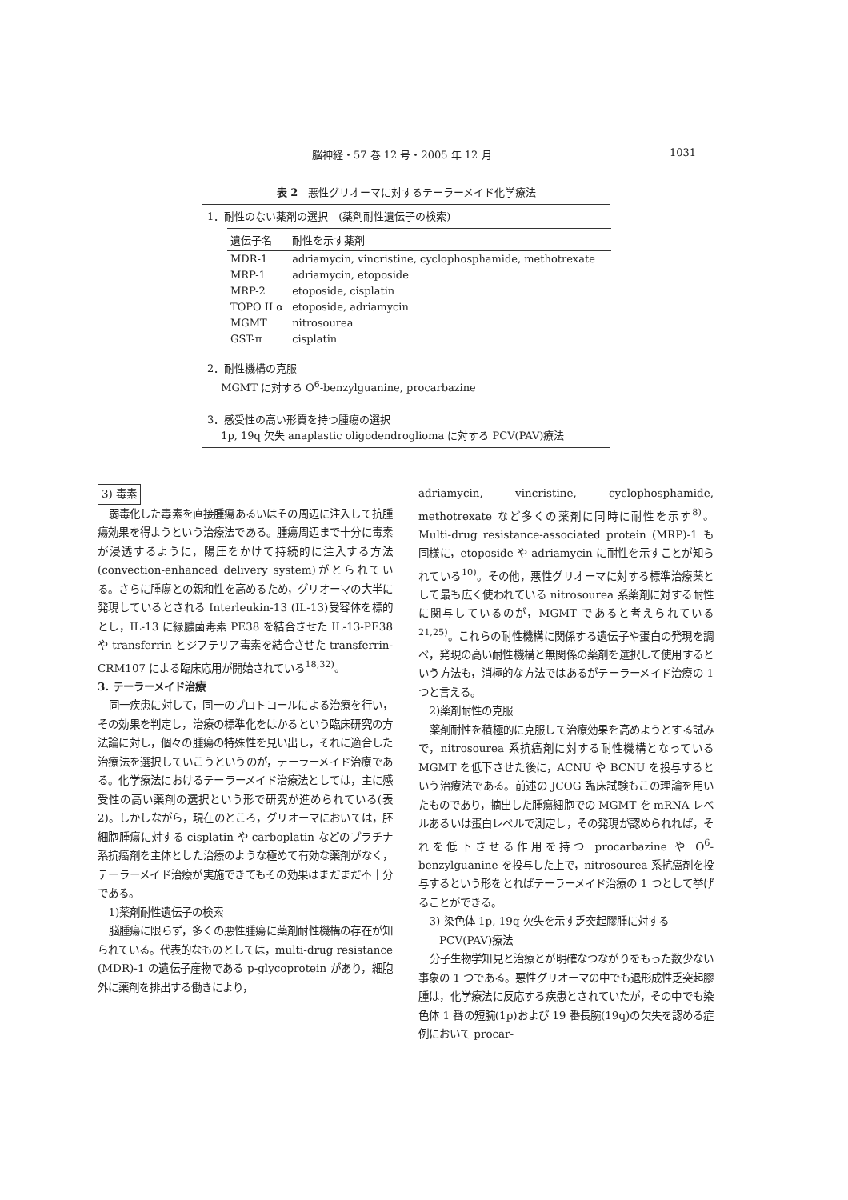脳神経・57 巻 12 号・2005 年 12 月 1031
表 2　悪性グリオーマに対するテーラーメイド化学療法
1．耐性のない薬剤の選択　(薬剤耐性遺伝子の検索)
| 遺伝子名 | 耐性を示す薬剤 |
| --- | --- |
| MDR-1 | adriamycin, vincristine, cyclophosphamide, methotrexate |
| MRP-1 | adriamycin, etoposide |
| MRP-2 | etoposide, cisplatin |
| TOPO II α | etoposide, adriamycin |
| MGMT | nitrosourea |
| GST-π | cisplatin |
2．耐性機構の克服
　 MGMT に対する O<sup>6</sup>-benzylguanine, procarbazine
3．感受性の高い形質を持つ腫瘍の選択
　 1p, 19q 欠失 anaplastic oligodendroglioma に対する PCV(PAV)療法
3) 毒素
弱毒化した毒素を直接腫瘍あるいはその周辺に注入して抗腫瘍効果を得ようという治療法である。腫瘍周辺まで十分に毒素が浸透するように，陽圧をかけて持続的に注入する方法 (convection-enhanced delivery system)がとられている。さらに腫瘍との親和性を高めるため，グリオーマの大半に発現しているとされる Interleukin-13 (IL-13)受容体を標的とし，IL-13 に緑膿菌毒素 PE38 を結合させた IL-13-PE38 や transferrin とジフテリア毒素を結合させた transferrin-CRM107 による臨床応用が開始されている<sup>18,32)</sup>。
3. テーラーメイド治療
同一疾患に対して，同一のプロトコールによる治療を行い，その効果を判定し，治療の標準化をはかるという臨床研究の方法論に対し，個々の腫瘍の特殊性を見い出し，それに適合した治療法を選択していこうというのが，テーラーメイド治療である。化学療法におけるテーラーメイド治療法としては，主に感受性の高い薬剤の選択という形で研究が進められている(表 2)。しかしながら，現在のところ，グリオーマにおいては，胚細胞腫瘍に対する cisplatin や carboplatin などのプラチナ系抗癌剤を主体とした治療のような極めて有効な薬剤がなく，テーラーメイド治療が実施できてもその効果はまだまだ不十分である。
1)薬剤耐性遺伝子の検索
脳腫瘍に限らず，多くの悪性腫瘍に薬剤耐性機構の存在が知られている。代表的なものとしては，multi-drug resistance (MDR)-1 の遺伝子産物である p-glycoprotein があり，細胞外に薬剤を排出する働きにより，
adriamycin, vincristine, cyclophosphamide, methotrexate など多くの薬剤に同時に耐性を示す<sup>8)</sup>。Multi-drug resistance-associated protein (MRP)-1 も同様に，etoposide や adriamycin に耐性を示すことが知られている<sup>10)</sup>。その他，悪性グリオーマに対する標準治療薬として最も広く使われている nitrosourea 系薬剤に対する耐性に関与しているのが，MGMT であると考えられている<sup>21,25)</sup>。これらの耐性機構に関係する遺伝子や蛋白の発現を調べ，発現の高い耐性機構と無関係の薬剤を選択して使用するという方法も，消極的な方法ではあるがテーラーメイド治療の 1 つと言える。
2)薬剤耐性の克服
薬剤耐性を積極的に克服して治療効果を高めようとする試みで，nitrosourea 系抗癌剤に対する耐性機構となっている MGMT を低下させた後に，ACNU や BCNU を投与するという治療法である。前述の JCOG 臨床試験もこの理論を用いたものであり，摘出した腫瘍細胞での MGMT を mRNA レベルあるいは蛋白レベルで測定し，その発現が認められれば，それを低下させる作用を持つ procarbazine や O<sup>6</sup>-benzylguanine を投与した上で，nitrosourea 系抗癌剤を投与するという形をとればテーラーメイド治療の 1 つとして挙げることができる。
3) 染色体 1p, 19q 欠失を示す乏突起膠腫に対する
　　PCV(PAV)療法
分子生物学知見と治療とが明確なつながりをもった数少ない事象の 1 つである。悪性グリオーマの中でも退形成性乏突起膠腫は，化学療法に反応する疾患とされていたが，その中でも染色体 1 番の短腕(1p)および 19 番長腕(19q)の欠失を認める症例において procar-